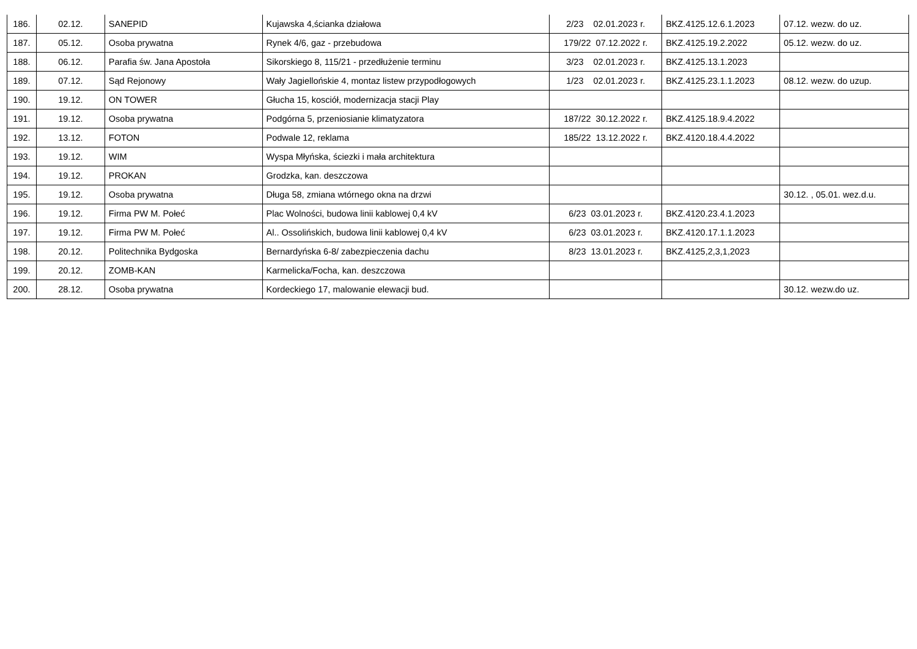| 186. | 02.12. | SANEPID | Kujawska 4,ścianka działowa | 2/23 02.01.2023 r. | BKZ.4125.12.6.1.2023 | 07.12. wezw. do uz. |
| 187. | 05.12. | Osoba prywatna | Rynek 4/6, gaz - przebudowa | 179/22 07.12.2022 r. | BKZ.4125.19.2.2022 | 05.12. wezw. do uz. |
| 188. | 06.12. | Parafia św. Jana Apostoła | Sikorskiego 8, 115/21 - przedłużenie terminu | 3/23 02.01.2023 r. | BKZ.4125.13.1.2023 | |
| 189. | 07.12. | Sąd Rejonowy | Wały Jagiellońskie 4, montaz listew przypodłogowych | 1/23 02.01.2023 r. | BKZ.4125.23.1.1.2023 | 08.12. wezw. do uzup. |
| 190. | 19.12. | ON TOWER | Głucha 15, kosciół, modernizacja stacji Play | | | |
| 191. | 19.12. | Osoba prywatna | Podgórna 5, przeniosianie klimatyzatora | 187/22 30.12.2022 r. | BKZ.4125.18.9.4.2022 | |
| 192. | 13.12. | FOTON | Podwale 12, reklama | 185/22 13.12.2022 r. | BKZ.4120.18.4.4.2022 | |
| 193. | 19.12. | WIM | Wyspa Młyńska, ściezki i mała architektura | | | |
| 194. | 19.12. | PROKAN | Grodzka, kan. deszczowa | | | |
| 195. | 19.12. | Osoba prywatna | Długa 58, zmiana wtórnego okna na drzwi | | | 30.12. , 05.01. wez.d.u. |
| 196. | 19.12. | Firma PW M. Połeć | Plac Wolności, budowa linii kablowej 0,4 kV | 6/23 03.01.2023 r. | BKZ.4120.23.4.1.2023 | |
| 197. | 19.12. | Firma PW M. Połeć | Al.. Ossolińskich, budowa linii kablowej 0,4 kV | 6/23 03.01.2023 r. | BKZ.4120.17.1.1.2023 | |
| 198. | 20.12. | Politechnika Bydgoska | Bernardyńska 6-8/ zabezpieczenia dachu | 8/23 13.01.2023 r. | BKZ.4125,2,3,1,2023 | |
| 199. | 20.12. | ZOMB-KAN | Karmelicka/Focha, kan. deszczowa | | | |
| 200. | 28.12. | Osoba prywatna | Kordeckiego 17, malowanie elewacji bud. | | | 30.12. wezw.do uz. |